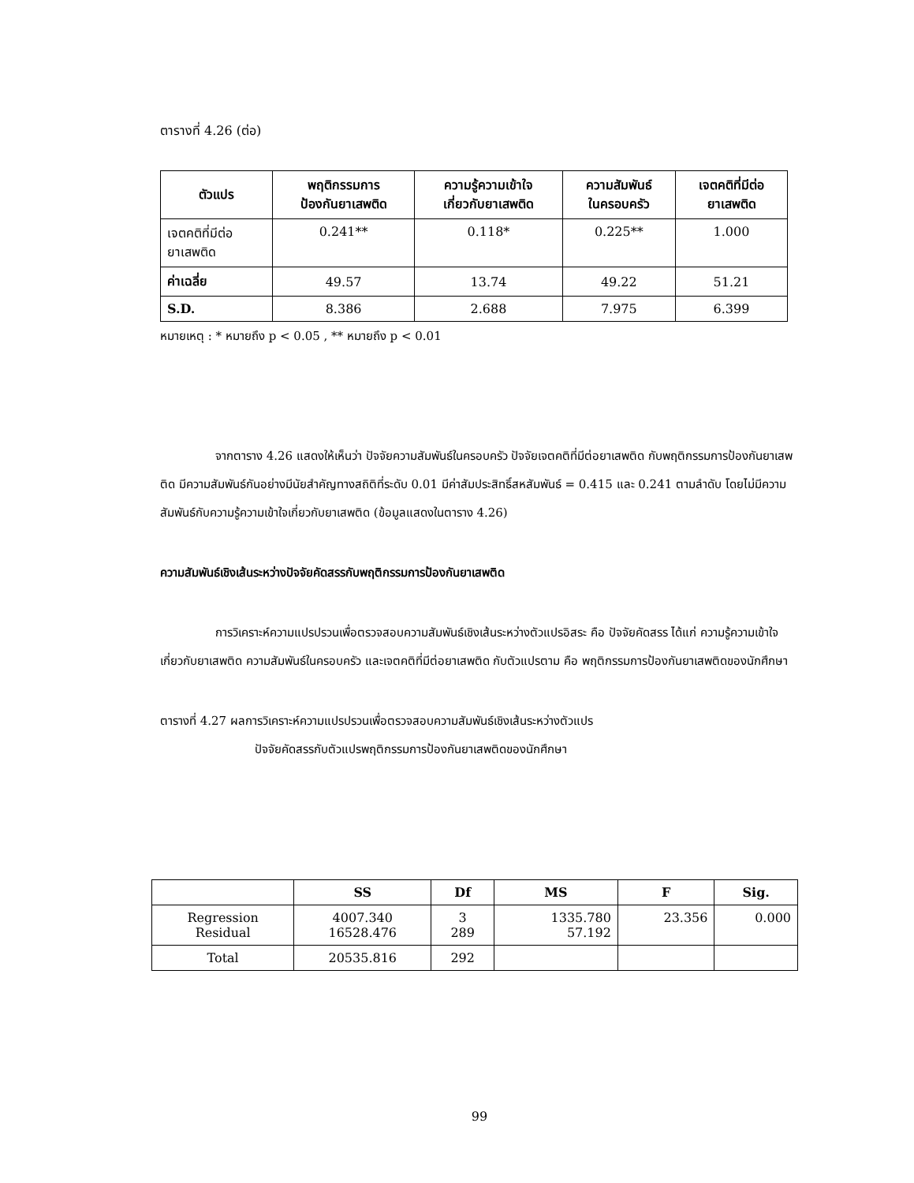ตารางที่ 4.26 (ต่อ)
| ตัวแปร | พฤติกรรมการ ป้องกันยาเสพติด | ความรู้ความเข้าใจ เกี่ยวกับยาเสพติด | ความสัมพันธ์ ในครอบครัว | เจตคติที่มีต่อ ยาเสพติด |
| --- | --- | --- | --- | --- |
| เจตคติที่มีต่อ ยาเสพติด | 0.241** | 0.118* | 0.225** | 1.000 |
| ค่าเฉลี่ย | 49.57 | 13.74 | 49.22 | 51.21 |
| S.D. | 8.386 | 2.688 | 7.975 | 6.399 |
หมายเหตุ : * หมายถึง p < 0.05 , ** หมายถึง p < 0.01
จากตาราง 4.26 แสดงให้เห็นว่า ปัจจัยความสัมพันธ์ในครอบครัว ปัจจัยเจตคติที่มีต่อยาเสพติด กับพฤติกรรมการป้องกันยาเสพติด มีความสัมพันธ์กันอย่างมีนัยสำคัญทางสถิติที่ระดับ 0.01 มีค่าสัมประสิทธิ์สหสัมพันธ์ = 0.415 และ 0.241 ตามลำดับ โดยไม่มีความสัมพันธ์กับความรู้ความเข้าใจเกี่ยวกับยาเสพติด (ข้อมูลแสดงในตาราง 4.26)
ความสัมพันธ์เชิงเส้นระหว่างปัจจัยคัดสรรกับพฤติกรรมการป้องกันยาเสพติด
การวิเคราะห์ความแปรปรวนเพื่อตรวจสอบความสัมพันธ์เชิงเส้นระหว่างตัวแปรอิสระ คือ ปัจจัยคัดสรร ได้แก่ ความรู้ความเข้าใจเกี่ยวกับยาเสพติด ความสัมพันธ์ในครอบครัว และเจตคติที่มีต่อยาเสพติด กับตัวแปรตาม คือ พฤติกรรมการป้องกันยาเสพติดของนักศึกษา
ตารางที่ 4.27 ผลการวิเคราะห์ความแปรปรวนเพื่อตรวจสอบความสัมพันธ์เชิงเส้นระหว่างตัวแปร
ปัจจัยคัดสรรกับตัวแปรพฤติกรรมการป้องกันยาเสพติดของนักศึกษา
| | SS | Df | MS | F | Sig. |
| --- | --- | --- | --- | --- | --- |
| Regression Residual | 4007.340 16528.476 | 3 289 | 1335.780 57.192 | 23.356 | 0.000 |
| Total | 20535.816 | 292 | | | |
99